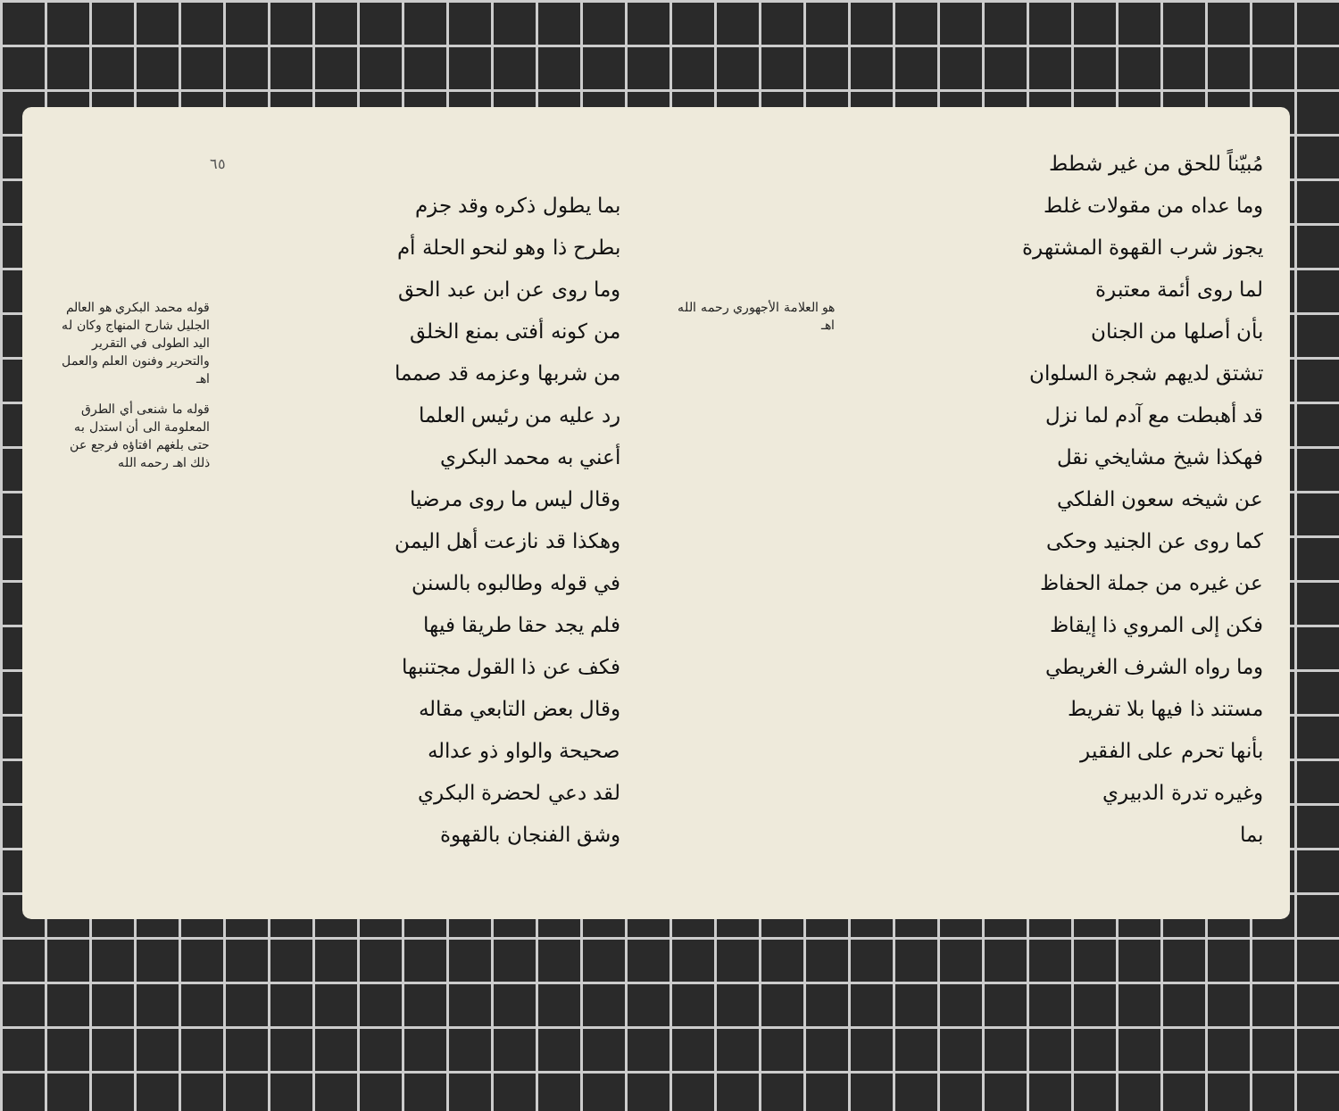مُبيّناً للحق من غير شطط
وما عداه من مقولات غلط
يجوز شرب القهوة المشتهرة
لما روى أئمة معتبرة
بأن أصلها من الجنان
تشتق لديهم شجرة السلوان
قد أهبطت مع آدم لما نزل
فهكذا شيخ مشايخي نقل
عن شيخه سعون الفلكي
كما روى عن الجنيد وحكى
عن غيره من جملة الحفاظ
فكن إلى المروي ذا إيقاظ
وما رواه الشرف الغريطي
مستند ذا فيها بلا تفريط
بأنها تحرم على الفقير
وغيره تدرة الدبيري
بما
هو العلامة الأجهوري رحمه الله اهـ
٦٥
بما يطول ذكره وقد جزم
بطرح ذا وهو لنحو الحلة أم
وما روى عن ابن عبد الحق
من كونه أفتى بمنع الخلق
من شربها وعزمه قد صمما
رد عليه من رئيس العلما
أعني به محمد البكري
وقال ليس ما روى مرضيا
وهكذا قد نازعت أهل اليمن
في قوله وطالبوه بالسنن
فلم يجد حقا طريقا فيها
فكف عن ذا القول مجتنبها
وقال بعض التابعي مقاله
صحيحة والواو ذو عداله
لقد دعي لحضرة البكري
وشق الفنجان بالقهوة
قوله محمد البكري هو العالم الجليل شارح المنهاج وكان له اليد الطولى في التقرير والتحرير وفنون العلم والعمل اهـ
قوله ما شنعى أي الطرق المعلومة الى أن استدل به حتى بلغهم افتاؤه فرجع عن ذلك اهـ رحمه الله